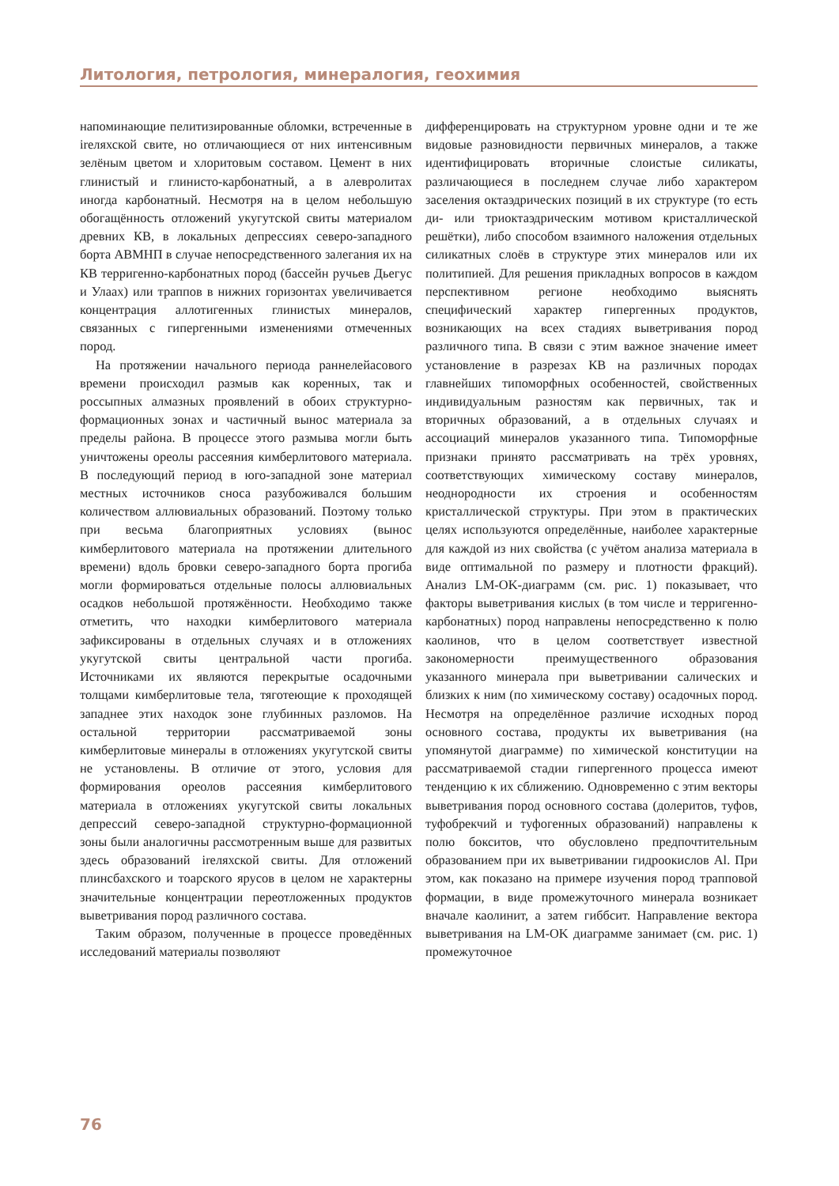Литология, петрология, минералогия, геохимия
напоминающие пелитизированные обломки, встреченные в ireляхской свите, но отличающиеся от них интенсивным зелёным цветом и хлоритовым составом. Цемент в них глинистый и глинисто-карбонатный, а в алевролитах иногда карбонатный. Несмотря на в целом небольшую обогащённость отложений укугутской свиты материалом древних КВ, в локальных депрессиях северо-западного борта АВМНП в случае непосредственного залегания их на КВ терригенно-карбонатных пород (бассейн ручьев Дьегус и Улаах) или траппов в нижних горизонтах увеличивается концентрация аллотигенных глинистых минералов, связанных с гипергенными изменениями отмеченных пород.
На протяжении начального периода раннелейасового времени происходил размыв как коренных, так и россыпных алмазных проявлений в обоих структурно-формационных зонах и частичный вынос материала за пределы района. В процессе этого размыва могли быть уничтожены ореолы рассеяния кимберлитового материала. В последующий период в юго-западной зоне материал местных источников сноса разубоживался большим количеством аллювиальных образований. Поэтому только при весьма благоприятных условиях (вынос кимберлитового материала на протяжении длительного времени) вдоль бровки северо-западного борта прогиба могли формироваться отдельные полосы аллювиальных осадков небольшой протяжённости. Необходимо также отметить, что находки кимберлитового материала зафиксированы в отдельных случаях и в отложениях укугутской свиты центральной части прогиба. Источниками их являются перекрытые осадочными толщами кимберлитовые тела, тяготеющие к проходящей западнее этих находок зоне глубинных разломов. На остальной территории рассматриваемой зоны кимберлитовые минералы в отложениях укугутской свиты не установлены. В отличие от этого, условия для формирования ореолов рассеяния кимберлитового материала в отложениях укугутской свиты локальных депрессий северо-западной структурно-формационной зоны были аналогичны рассмотренным выше для развитых здесь образований ireляхской свиты. Для отложений плинсбахского и тоарского ярусов в целом не характерны значительные концентрации переотложенных продуктов выветривания пород различного состава.
Таким образом, полученные в процессе проведённых исследований материалы позволяют
дифференцировать на структурном уровне одни и те же видовые разновидности первичных минералов, а также идентифицировать вторичные слоистые силикаты, различающиеся в последнем случае либо характером заселения октаэдрических позиций в их структуре (то есть ди- или триоктаэдрическим мотивом кристаллической решётки), либо способом взаимного наложения отдельных силикатных слоёв в структуре этих минералов или их политипией. Для решения прикладных вопросов в каждом перспективном регионе необходимо выяснять специфический характер гипергенных продуктов, возникающих на всех стадиях выветривания пород различного типа. В связи с этим важное значение имеет установление в разрезах КВ на различных породах главнейших типоморфных особенностей, свойственных индивидуальным разностям как первичных, так и вторичных образований, а в отдельных случаях и ассоциаций минералов указанного типа. Типоморфные признаки принято рассматривать на трёх уровнях, соответствующих химическому составу минералов, неоднородности их строения и особенностям кристаллической структуры. При этом в практических целях используются определённые, наиболее характерные для каждой из них свойства (с учётом анализа материала в виде оптимальной по размеру и плотности фракций). Анализ LM-OK-диаграмм (см. рис. 1) показывает, что факторы выветривания кислых (в том числе и терригенно-карбонатных) пород направлены непосредственно к полю каолинов, что в целом соответствует известной закономерности преимущественного образования указанного минерала при выветривании салических и близких к ним (по химическому составу) осадочных пород. Несмотря на определённое различие исходных пород основного состава, продукты их выветривания (на упомянутой диаграмме) по химической конституции на рассматриваемой стадии гипергенного процесса имеют тенденцию к их сближению. Одновременно с этим векторы выветривания пород основного состава (долеритов, туфов, туфобрекчий и туфогенных образований) направлены к полю бокситов, что обусловлено предпочтительным образованием при их выветривании гидроокислов Al. При этом, как показано на примере изучения пород трапповой формации, в виде промежуточного минерала возникает вначале каолинит, а затем гиббсит. Направление вектора выветривания на LM-OK диаграмме занимает (см. рис. 1) промежуточное
76